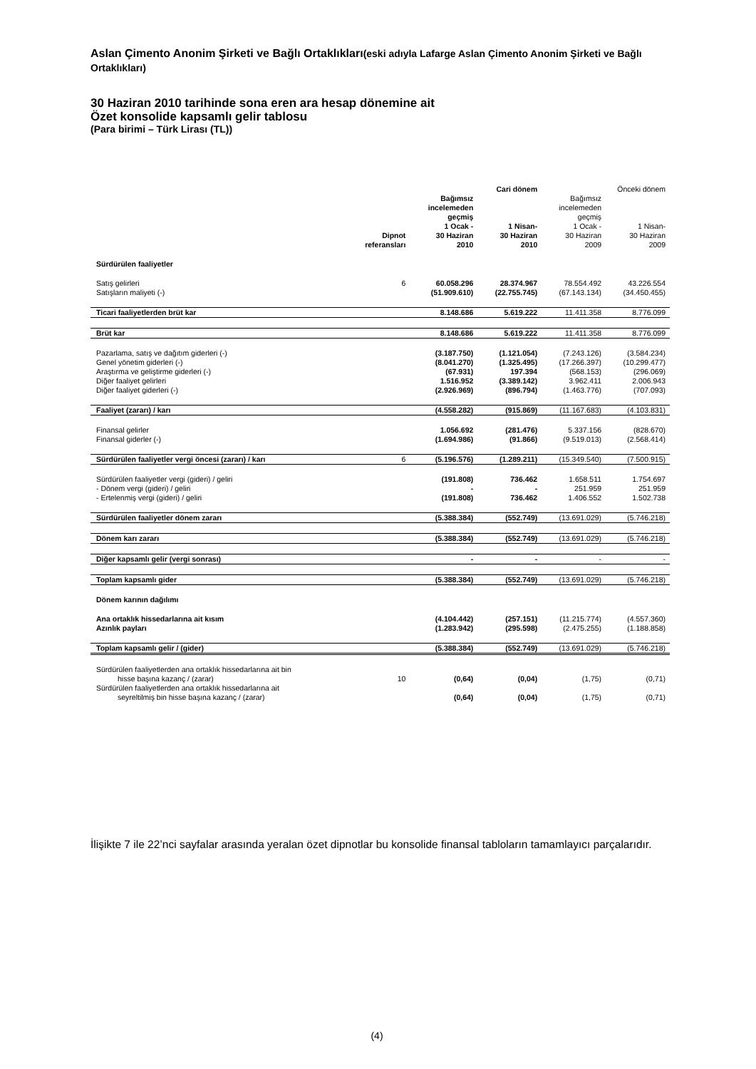Aslan Çimento Anonim Şirketi ve Bağlı Ortaklıkları(eski adıyla Lafarge Aslan Çimento Anonim Şirketi ve Bağlı Ortaklıkları)
30 Haziran 2010 tarihinde sona eren ara hesap dönemine ait
Özet konsolide kapsamlı gelir tablosu
(Para birimi – Türk Lirası (TL))
| | | Cari dönem | | Önceki dönem | |
| --- | --- | --- | --- | --- | --- |
| | | Bağımsız incelemeden geçmiş | | Bağımsız incelemeden geçmiş | |
| | Dipnot referansları | 1 Ocak - 30 Haziran 2010 | 1 Nisan- 30 Haziran 2010 | 1 Ocak - 30 Haziran 2009 | 1 Nisan- 30 Haziran 2009 |
| Sürdürülen faaliyetler | | | | | |
| Satış gelirleri | 6 | 60.058.296 | 28.374.967 | 78.554.492 | 43.226.554 |
| Satışların maliyeti (-) | | (51.909.610) | (22.755.745) | (67.143.134) | (34.450.455) |
| Ticari faaliyetlerden brüt kar | | 8.148.686 | 5.619.222 | 11.411.358 | 8.776.099 |
| Brüt kar | | 8.148.686 | 5.619.222 | 11.411.358 | 8.776.099 |
| Pazarlama, satış ve dağıtım giderleri (-) | | (3.187.750) | (1.121.054) | (7.243.126) | (3.584.234) |
| Genel yönetim giderleri (-) | | (8.041.270) | (1.325.495) | (17.266.397) | (10.299.477) |
| Araştırma ve geliştirme giderleri (-) | | (67.931) | 197.394 | (568.153) | (296.069) |
| Diğer faaliyet gelirleri | | 1.516.952 | (3.389.142) | 3.962.411 | 2.006.943 |
| Diğer faaliyet giderleri (-) | | (2.926.969) | (896.794) | (1.463.776) | (707.093) |
| Faaliyet (zararı) / karı | | (4.558.282) | (915.869) | (11.167.683) | (4.103.831) |
| Finansal gelirler | | 1.056.692 | (281.476) | 5.337.156 | (828.670) |
| Finansal giderler (-) | | (1.694.986) | (91.866) | (9.519.013) | (2.568.414) |
| Sürdürülen faaliyetler vergi öncesi (zararı) / karı | 6 | (5.196.576) | (1.289.211) | (15.349.540) | (7.500.915) |
| Sürdürülen faaliyetler vergi (gideri) / geliri | | (191.808) | 736.462 | 1.658.511 | 1.754.697 |
| - Dönem vergi (gideri) / geliri | | - | - | 251.959 | 251.959 |
| - Ertelenmiş vergi (gideri) / geliri | | (191.808) | 736.462 | 1.406.552 | 1.502.738 |
| Sürdürülen faaliyetler dönem zararı | | (5.388.384) | (552.749) | (13.691.029) | (5.746.218) |
| Dönem karı zararı | | (5.388.384) | (552.749) | (13.691.029) | (5.746.218) |
| Diğer kapsamlı gelir (vergi sonrası) | | - | - | - | - |
| Toplam kapsamlı gider | | (5.388.384) | (552.749) | (13.691.029) | (5.746.218) |
| Dönem karının dağılımı | | | | | |
| Ana ortaklık hissedarlarına ait kısım | | (4.104.442) | (257.151) | (11.215.774) | (4.557.360) |
| Azınlık payları | | (1.283.942) | (295.598) | (2.475.255) | (1.188.858) |
| Toplam kapsamlı gelir / (gider) | | (5.388.384) | (552.749) | (13.691.029) | (5.746.218) |
| Sürdürülen faaliyetlerden ana ortaklık hissedarlarına ait bin hisse başına kazanç / (zarar) | 10 | (0,64) | (0,04) | (1,75) | (0,71) |
| Sürdürülen faaliyetlerden ana ortaklık hissedarlarına ait seyreltilmiş bin hisse başına kazanç / (zarar) | | (0,64) | (0,04) | (1,75) | (0,71) |
İlişikte 7 ile 22’nci sayfalar arasında yeralan özet dipnotlar bu konsolide finansal tabloların tamamlayıcı parçalarıdır.
(4)